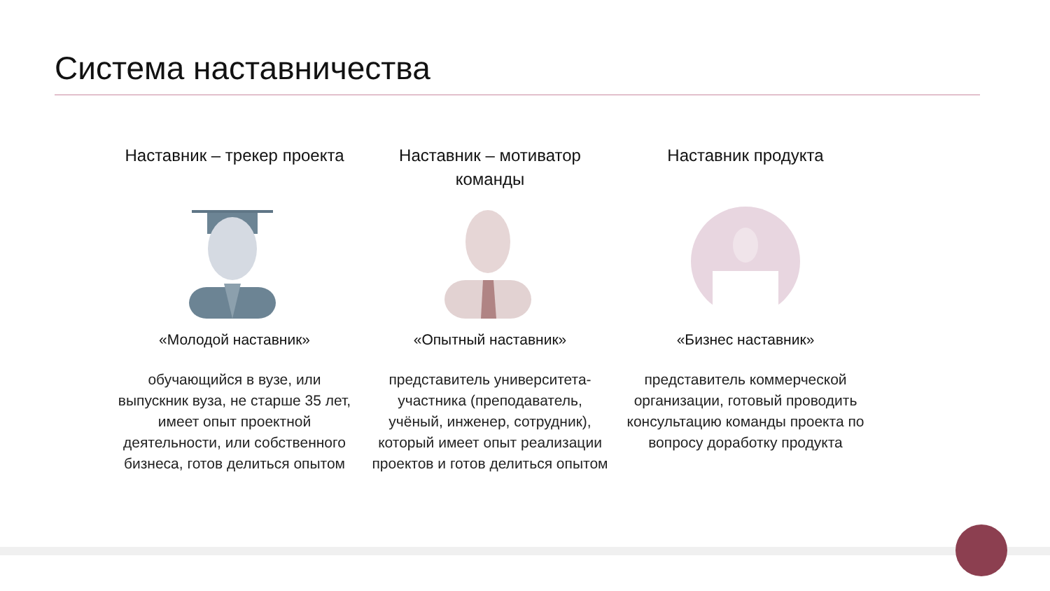Система наставничества
Наставник – трекер проекта
«Молодой наставник»
обучающийся в вузе, или выпускник вуза, не старше 35 лет, имеет опыт проектной деятельности, или собственного бизнеса, готов делиться опытом
Наставник – мотиватор команды
«Опытный наставник»
представитель университета-участника (преподаватель, учёный, инженер, сотрудник), который имеет опыт реализации проектов и готов делиться опытом
Наставник продукта
«Бизнес наставник»
представитель коммерческой организации, готовый проводить консультацию команды проекта по вопросу доработку продукта